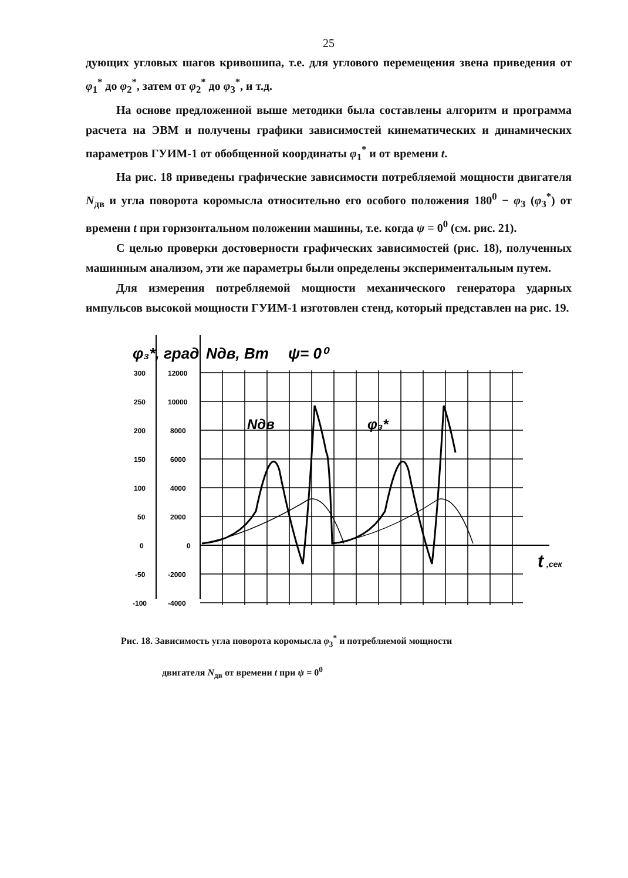25
дующих угловых шагов кривошипа, т.е. для углового перемещения звена приведения от φ<sub>1</sub><sup>*</sup> до φ<sub>2</sub><sup>*</sup>, затем от φ<sub>2</sub><sup>*</sup> до φ<sub>3</sub><sup>*</sup>, и т.д.
На основе предложенной выше методики была составлены алгоритм и программа расчета на ЭВМ и получены графики зависимостей кинематических и динамических параметров ГУИМ-1 от обобщенной координаты φ<sub>1</sub><sup>*</sup> и от времени t.
На рис. 18 приведены графические зависимости потребляемой мощности двигателя N<sub>дв</sub> и угла поворота коромысла относительно его особого положения 180<sup>0</sup> − φ<sub>3</sub> (φ<sub>3</sub><sup>*</sup>) от времени t при горизонтальном положении машины, т.е. когда ψ = 0<sup>0</sup> (см. рис. 21).
С целью проверки достоверности графических зависимостей (рис. 18), полученных машинным анализом, эти же параметры были определены экспериментальным путем.
Для измерения потребляемой мощности механического генератора ударных импульсов высокой мощности ГУИМ-1 изготовлен стенд, который представлен на рис. 19.
φ₃*, град
Nдв, Вт
ψ= 0⁰
300
12000
250
10000
200
8000
150
6000
100
4000
50
2000
0
0
-50
-2000
-100
-4000
t
,сек
Nдв
φ₃*
Рис. 18. Зависимость угла поворота коромысла φ<sub>3</sub><sup>*</sup> и потребляемой мощности
двигателя N<sub>дв</sub> от времени t при ψ = 0<sup>0</sup>